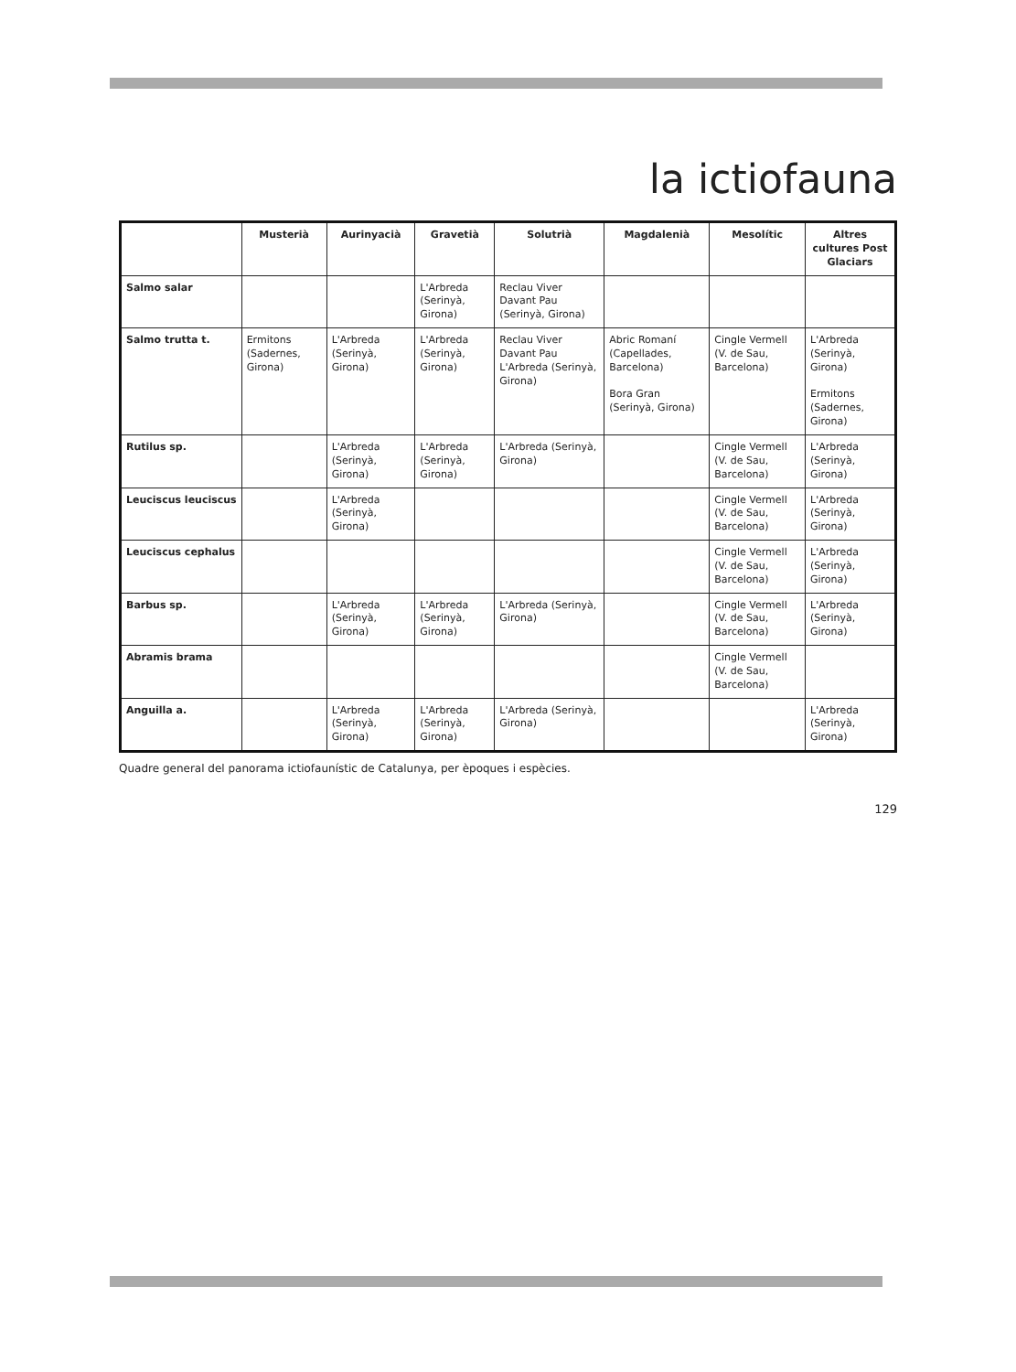la ictiofauna
| | Musterià | Aurinyacià | Gravetià | Solutrià | Magdalenià | Mesolític | Altres cultures Post Glaciars |
| --- | --- | --- | --- | --- | --- | --- | --- |
| Salmo salar | | | L'Arbreda (Serinyà, Girona) | Reclau Viver Davant Pau (Serinyà, Girona) | | | |
| Salmo trutta t. | Ermitons (Sadernes, Girona) | L'Arbreda (Serinyà, Girona) | L'Arbreda (Serinyà, Girona) | Reclau Viver Davant Pau L'Arbreda (Serinyà, Girona) | Abric Romaní (Capellades, Barcelona) Bora Gran (Serinyà, Girona) | Cingle Vermell (V. de Sau, Barcelona) | L'Arbreda (Serinyà, Girona) Ermitons (Sadernes, Girona) |
| Rutilus sp. | | L'Arbreda (Serinyà, Girona) | L'Arbreda (Serinyà, Girona) | L'Arbreda (Serinyà, Girona) | | Cingle Vermell (V. de Sau, Barcelona) | L'Arbreda (Serinyà, Girona) |
| Leuciscus leuciscus | | L'Arbreda (Serinyà, Girona) | | | | Cingle Vermell (V. de Sau, Barcelona) | L'Arbreda (Serinyà, Girona) |
| Leuciscus cephalus | | | | | | Cingle Vermell (V. de Sau, Barcelona) | L'Arbreda (Serinyà, Girona) |
| Barbus sp. | | L'Arbreda (Serinyà, Girona) | L'Arbreda (Serinyà, Girona) | L'Arbreda (Serinyà, Girona) | | Cingle Vermell (V. de Sau, Barcelona) | L'Arbreda (Serinyà, Girona) |
| Abramis brama | | | | | | Cingle Vermell (V. de Sau, Barcelona) | |
| Anguilla a. | | L'Arbreda (Serinyà, Girona) | L'Arbreda (Serinyà, Girona) | L'Arbreda (Serinyà, Girona) | | | L'Arbreda (Serinyà, Girona) |
Quadre general del panorama ictiofaunístic de Catalunya, per èpoques i espècies.
129